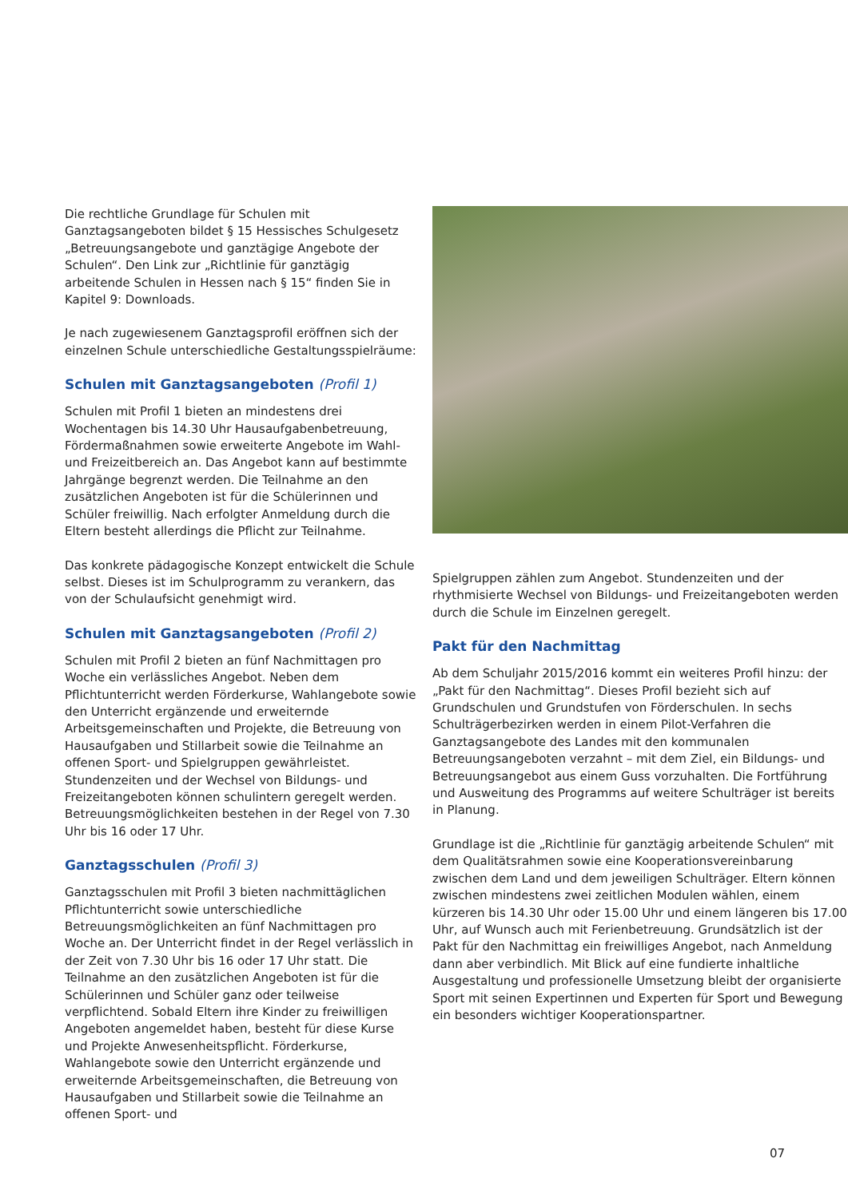Die rechtliche Grundlage für Schulen mit Ganztagsangeboten bildet § 15 Hessisches Schulgesetz „Betreuungsangebote und ganztägige Angebote der Schulen“. Den Link zur „Richtlinie für ganztägig arbeitende Schulen in Hessen nach § 15“ finden Sie in Kapitel 9: Downloads.
Je nach zugewiesenem Ganztagsprofil eröffnen sich der einzelnen Schule unterschiedliche Gestaltungsspielräume:
Schulen mit Ganztagsangeboten (Profil 1)
Schulen mit Profil 1 bieten an mindestens drei Wochentagen bis 14.30 Uhr Hausaufgabenbetreuung, Fördermaßnahmen sowie erweiterte Angebote im Wahl- und Freizeitbereich an. Das Angebot kann auf bestimmte Jahrgänge begrenzt werden. Die Teilnahme an den zusätzlichen Angeboten ist für die Schülerinnen und Schüler freiwillig. Nach erfolgter Anmeldung durch die Eltern besteht allerdings die Pflicht zur Teilnahme.
Das konkrete pädagogische Konzept entwickelt die Schule selbst. Dieses ist im Schulprogramm zu verankern, das von der Schulaufsicht genehmigt wird.
Schulen mit Ganztagsangeboten (Profil 2)
Schulen mit Profil 2 bieten an fünf Nachmittagen pro Woche ein verlässliches Angebot. Neben dem Pflichtunterricht werden Förderkurse, Wahlangebote sowie den Unterricht ergänzende und erweiternde Arbeitsgemeinschaften und Projekte, die Betreuung von Hausaufgaben und Stillarbeit sowie die Teilnahme an offenen Sport- und Spielgruppen gewährleistet. Stundenzeiten und der Wechsel von Bildungs- und Freizeitangeboten können schulintern geregelt werden. Betreuungsmöglichkeiten bestehen in der Regel von 7.30 Uhr bis 16 oder 17 Uhr.
Ganztagsschulen (Profil 3)
Ganztagsschulen mit Profil 3 bieten nachmittäglichen Pflichtunterricht sowie unterschiedliche Betreuungsmöglichkeiten an fünf Nachmittagen pro Woche an. Der Unterricht findet in der Regel verlässlich in der Zeit von 7.30 Uhr bis 16 oder 17 Uhr statt. Die Teilnahme an den zusätzlichen Angeboten ist für die Schülerinnen und Schüler ganz oder teilweise verpflichtend. Sobald Eltern ihre Kinder zu freiwilligen Angeboten angemeldet haben, besteht für diese Kurse und Projekte Anwesenheitspflicht. Förderkurse, Wahlangebote sowie den Unterricht ergänzende und erweiternde Arbeitsgemeinschaften, die Betreuung von Hausaufgaben und Stillarbeit sowie die Teilnahme an offenen Sport- und
Spielgruppen zählen zum Angebot. Stundenzeiten und der rhythmisierte Wechsel von Bildungs- und Freizeitangeboten werden durch die Schule im Einzelnen geregelt.
Pakt für den Nachmittag
Ab dem Schuljahr 2015/2016 kommt ein weiteres Profil hinzu: der „Pakt für den Nachmittag“. Dieses Profil bezieht sich auf Grundschulen und Grundstufen von Förderschulen. In sechs Schulträgerbezirken werden in einem Pilot-Verfahren die Ganztagsangebote des Landes mit den kommunalen Betreuungsangeboten verzahnt – mit dem Ziel, ein Bildungs- und Betreuungsangebot aus einem Guss vorzuhalten. Die Fortführung und Ausweitung des Programms auf weitere Schulträger ist bereits in Planung.
Grundlage ist die „Richtlinie für ganztägig arbeitende Schulen“ mit dem Qualitätsrahmen sowie eine Kooperationsvereinbarung zwischen dem Land und dem jeweiligen Schulträger. Eltern können zwischen mindestens zwei zeitlichen Modulen wählen, einem kürzeren bis 14.30 Uhr oder 15.00 Uhr und einem längeren bis 17.00 Uhr, auf Wunsch auch mit Ferienbetreuung. Grundsätzlich ist der Pakt für den Nachmittag ein freiwilliges Angebot, nach Anmeldung dann aber verbindlich. Mit Blick auf eine fundierte inhaltliche Ausgestaltung und professionelle Umsetzung bleibt der organisierte Sport mit seinen Expertinnen und Experten für Sport und Bewegung ein besonders wichtiger Kooperationspartner.
07